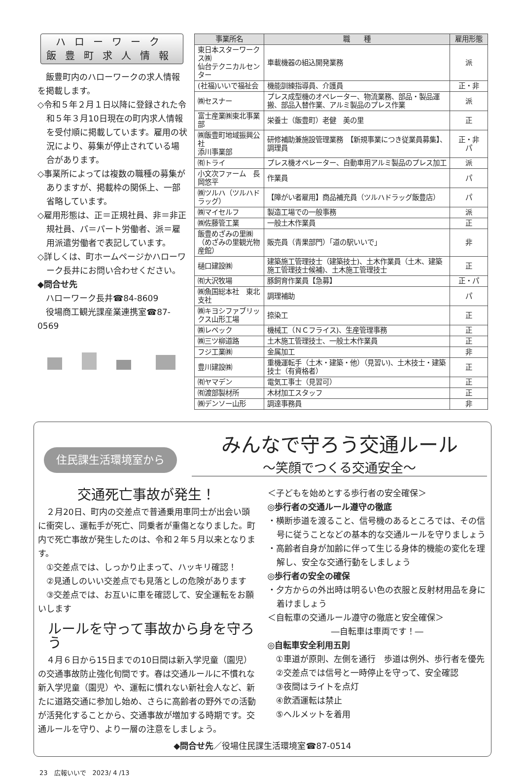ハローワーク
飯豊町求人情報
　飯豊町内のハローワークの求人情報を掲載します。
◇令和５年２月１日以降に登録された令和５年３月10日現在の町内求人情報を受付順に掲載しています。雇用の状況により、募集が停止されている場合があります。
◇事業所によっては複数の職種の募集がありますが、掲載枠の関係上、一部省略しています。
◇雇用形態は、正＝正規社員、非＝非正規社員、パ＝パート労働者、派＝雇用派遣労働者で表記しています。
◇詳しくは、町ホームページかハローワーク長井にお問い合わせください。
◆問合せ先
　ハローワーク長井☎84-8609
　役場商工観光課産業連携室☎87-0569
| 事業所名 | 職 種 | 雇用形態 |
| --- | --- | --- |
| 東日本スターワークス㈱ 仙台テクニカルセンター | 車載機器の組込開発業務 | 派 |
| (社福)いいで福祉会 | 機能訓練指導員、介護員 | 正・非 |
| ㈱セスナー | プレス成型機のオペレーター、物流業務、部品・製品運搬、部品入替作業、アルミ製品のプレス作業 | 派 |
| 富士産業㈱東北事業部 | 栄養士（飯豊町）老健 美の里 | 正 |
| ㈱飯豊町地域振興公社 添川事業部 | 研修補助兼施設管理業務 【新規事業につき従業員募集】、調理員 | 正・非 パ |
| ㈲トライ | プレス機オペレーター、自動車用アルミ製品のプレス加工 | 派 |
| 小文次ファーム 長岡悠平 | 作業員 | パ |
| ㈱ツルハ（ツルハドラッグ） | 【障がい者雇用】商品補充員（ツルハドラッグ飯豊店） | パ |
| ㈱マイセルフ | 製造工場での一般事務 | 派 |
| ㈱佐藤管工業 | 一般土木作業員 | 正 |
| 飯豊めざみの里㈱ （めざみの里観光物産館） | 販売員（青果部門）「道の駅いいで」 | 非 |
| 樋口建設㈱ | 建築施工管理技士（建築技士)、土木作業員（土木、建築施工管理技士候補)、土木施工管理技士 | 正 |
| ㈲大沢牧場 | 豚飼育作業員【急募】 | 正・パ |
| ㈱魚国総本社 東北支社 | 調理補助 | パ |
| ㈱キヨシファブリックス山形工場 | 捺染工 | 正 |
| ㈱レペック | 機械工（ＮＣフライス)、生産管理事務 | 正 |
| ㈱三ツ柳道路 | 土木施工管理技士、一般土木作業員 | 正 |
| フジ工業㈱ | 金属加工 | 非 |
| 豊川建設㈱ | 重機運転手（土木・建築・他）（見習い)、土木技士・建築技士（有資格者） | 正 |
| ㈲ヤマデン | 電気工事士（見習可） | 正 |
| ㈲渡部製材所 | 木材加工スタッフ | 正 |
| ㈱デンソー山形 | 調達事務員 | 非 |
住民課生活環境室から
みんなで守ろう交通ルール
～笑顔でつくる交通安全～
交通死亡事故が発生！
　２月20日、町内の交差点で普通乗用車同士が出会い頭に衝突し、運転手が死亡、同乗者が重傷となりました。町内で死亡事故が発生したのは、令和２年５月以来となります。
　①交差点では、しっかり止まって、ハッキリ確認！
　②見通しのいい交差点でも見落としの危険があります
　③交差点では、お互いに車を確認して、安全運転をお願いします
ルールを守って事故から身を守ろう
　４月６日から15日までの10日間は新入学児童（園児）の交通事故防止強化旬間です。春は交通ルールに不慣れな新入学児童（園児）や、運転に慣れない新社会人など、新たに道路交通に参加し始め、さらに高齢者の野外での活動が活発化することから、交通事故が増加する時期です。交通ルールを守り、より一層の注意をしましょう。
＜子どもを始めとする歩行者の安全確保＞
◎歩行者の交通ルール遵守の徹底
・横断歩道を渡ること、信号機のあるところでは、その信号に従うことなどの基本的な交通ルールを守りましょう
・高齢者自身が加齢に伴って生じる身体的機能の変化を理解し、安全な交通行動をしましょう
◎歩行者の安全の確保
・夕方からの外出時は明るい色の衣服と反射材用品を身に着けましょう
＜自転車の交通ルール遵守の徹底と安全確保＞
―自転車は車両です！―
◎自転車安全利用五則
　①車道が原則、左側を通行　歩道は例外、歩行者を優先
　②交差点では信号と一時停止を守って、安全確認
　③夜間はライトを点灯
　④飲酒運転は禁止
　⑤ヘルメットを着用
◆問合せ先／役場住民課生活環境室☎87-0514
23　広報いいで　2023/ 4 /13